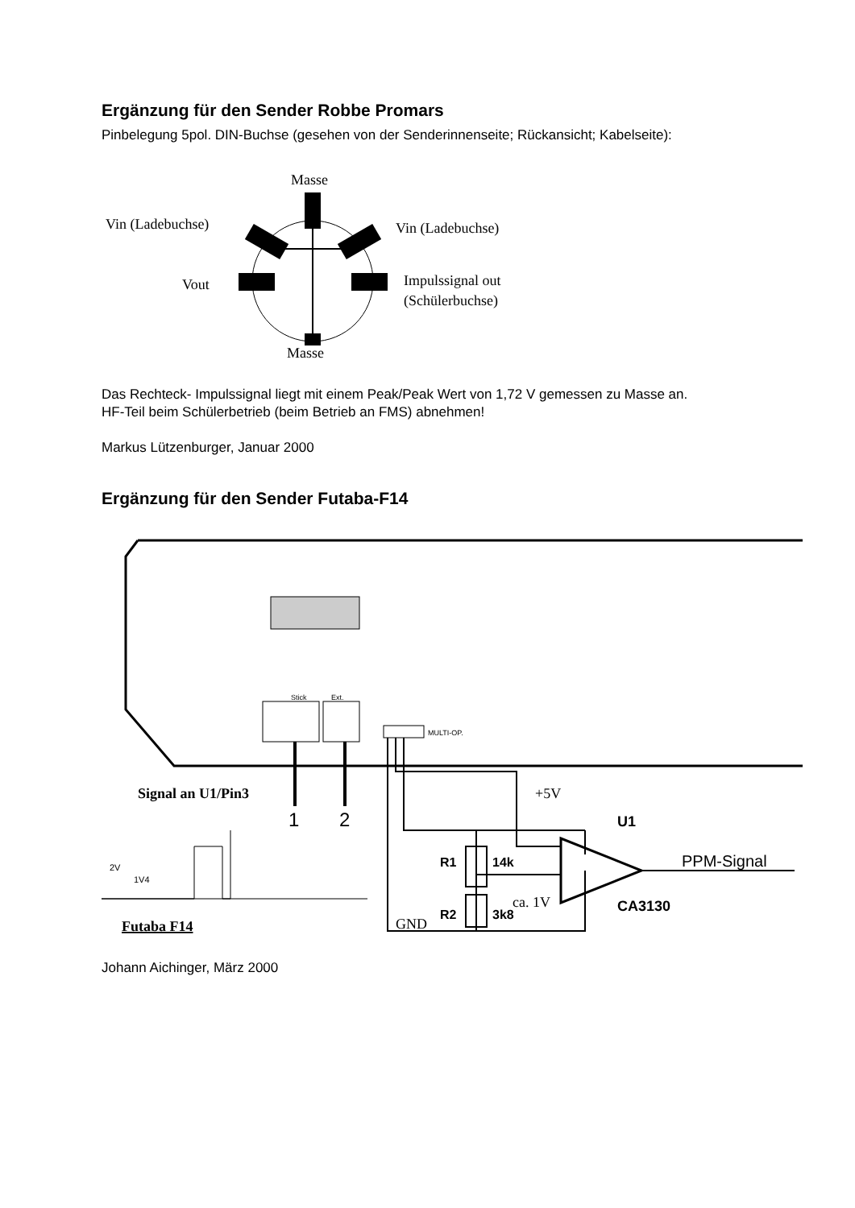Ergänzung für den Sender Robbe Promars
Pinbelegung 5pol. DIN-Buchse (gesehen von der Senderinnenseite; Rückansicht; Kabelseite):
Masse
Vin (Ladebuchse)
Vin (Ladebuchse)
Vout
Impulssignal out
(Schülerbuchse)
Masse
Das Rechteck- Impulssignal liegt mit einem Peak/Peak Wert von 1,72 V gemessen zu Masse an.
HF-Teil beim Schülerbetrieb (beim Betrieb an FMS) abnehmen!
Markus Lützenburger, Januar 2000
Ergänzung für den Sender Futaba-F14
MULTI-OP.
Stick
Ext.
1
2
+5V
U1
PPM-Signal
CA3130
R1
14k
R2
3k8
ca. 1V
GND
Signal an U1/Pin3
2V
1V4
Futaba F14
Johann Aichinger, März 2000